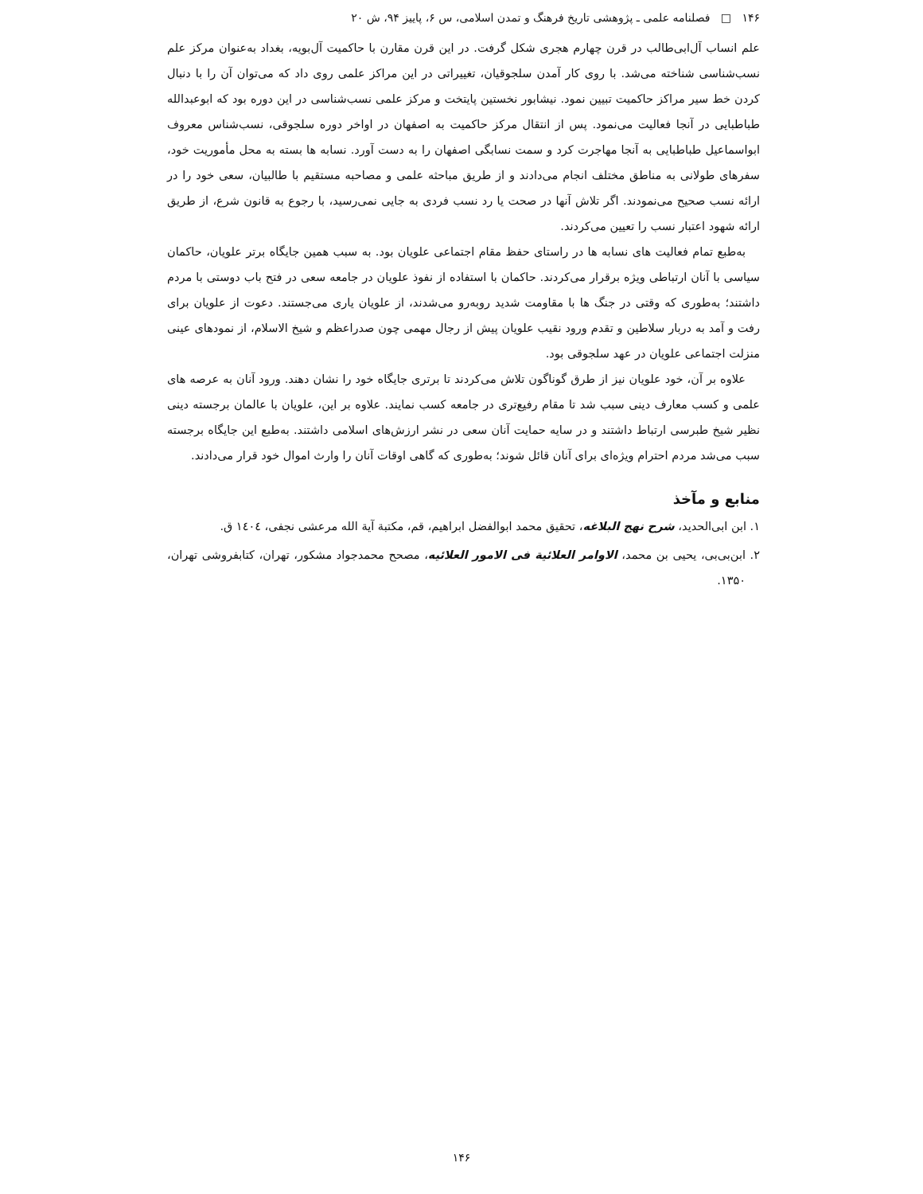۱۴۶ □ فصلنامه علمی ـ پژوهشی تاریخ فرهنگ و تمدن اسلامی، س ۶، پاییز ۹۴، ش ۲۰
علم انساب آل‌ابی‌طالب در قرن چهارم هجری شکل گرفت. در این قرن مقارن با حاکمیت آل‌بویه، بغداد به‌عنوان مرکز علم نسب‌شناسی شناخته می‌شد. با روی کار آمدن سلجوقیان، تغییراتی در این مراکز علمی روی داد که می‌توان آن را با دنبال کردن خط سیر مراکز حاکمیت تبیین نمود. نیشابور نخستین پایتخت و مرکز علمی نسب‌شناسی در این دوره بود که ابوعبدالله طباطبایی در آنجا فعالیت می‌نمود. پس از انتقال مرکز حاکمیت به اصفهان در اواخر دوره سلجوقی، نسب‌شناس معروف ابواسماعیل طباطبایی به آنجا مهاجرت کرد و سمت نسابگی اصفهان را به دست آورد. نسابه ها بسته به محل مأموریت خود، سفرهای طولانی به مناطق مختلف انجام می‌دادند و از طریق مباحثه علمی و مصاحبه مستقیم با طالبیان، سعی خود را در ارائه نسب صحیح می‌نمودند. اگر تلاش آنها در صحت یا رد نسب فردی به جایی نمی‌رسید، با رجوع به قانون شرع، از طریق ارائه شهود اعتبار نسب را تعیین می‌کردند.
به‌طبع تمام فعالیت های نسابه ها در راستای حفظ مقام اجتماعی علویان بود. به سبب همین جایگاه برتر علویان، حاکمان سیاسی با آنان ارتباطی ویژه برقرار می‌کردند. حاکمان با استفاده از نفوذ علویان در جامعه سعی در فتح باب دوستی با مردم داشتند؛ به‌طوری که وقتی در جنگ ها با مقاومت شدید روبه‌رو می‌شدند، از علویان یاری می‌جستند. دعوت از علویان برای رفت و آمد به دربار سلاطین و تقدم ورود نقیب علویان پیش از رجال مهمی چون صدراعظم و شیخ الاسلام، از نمودهای عینی منزلت اجتماعی علویان در عهد سلجوقی بود.
علاوه بر آن، خود علویان نیز از طرق گوناگون تلاش می‌کردند تا برتری جایگاه خود را نشان دهند. ورود آنان به عرصه های علمی و کسب معارف دینی سبب شد تا مقام رفیع‌تری در جامعه کسب نمایند. علاوه بر این، علویان با عالمان برجسته دینی نظیر شیخ طبرسی ارتباط داشتند و در سایه حمایت آنان سعی در نشر ارزش‌های اسلامی داشتند. به‌طبع این جایگاه برجسته سبب می‌شد مردم احترام ویژه‌ای برای آنان قائل شوند؛ به‌طوری که گاهی اوقات آنان را وارث اموال خود قرار می‌دادند.
منابع و مآخذ
۱. ابن ابی‌الحدید، شرح نهج البلاغه، تحقیق محمد ابوالفضل ابراهیم، قم، مکتبة آیة الله مرعشی نجفی، ١٤٠٤ ق.
۲. ابن‌بی‌بی، یحیی بن محمد، الاوامر العلائیة فی الامور العلائیه، مصحح محمدجواد مشکور، تهران، کتابفروشی تهران، ۱۳۵۰.
۱۴۶